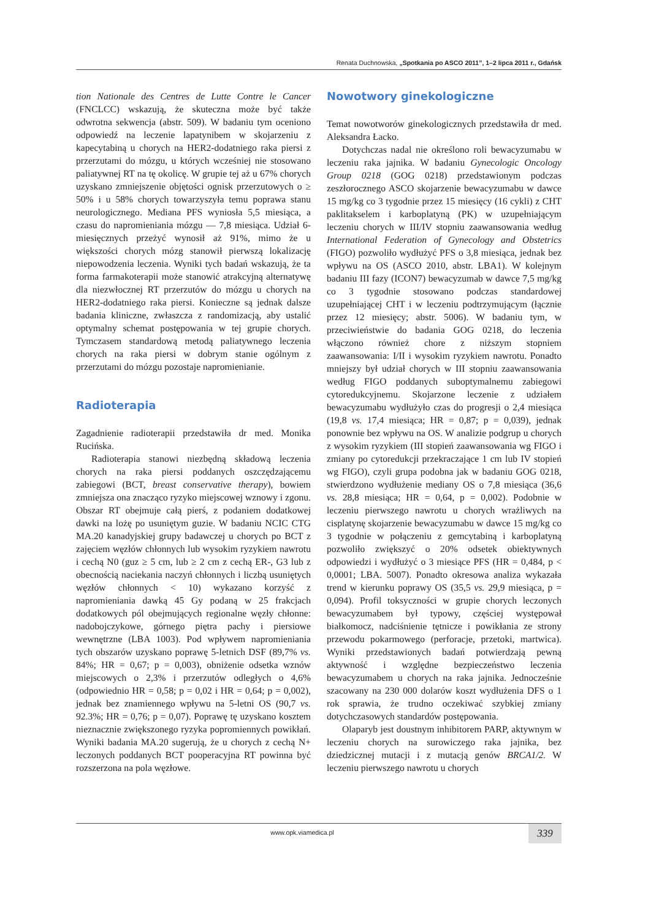Renata Duchnowska, „Spotkania po ASCO 2011”, 1–2 lipca 2011 r., Gdańsk
tion Nationale des Centres de Lutte Contre le Cancer (FNCLCC) wskazują, że skuteczna może być także odwrotna sekwencja (abstr. 509). W badaniu tym oceniono odpowiedź na leczenie lapatynibem w skojarzeniu z kapecytabiną u chorych na HER2-dodatniego raka piersi z przerzutami do mózgu, u których wcześniej nie stosowano paliatywnej RT na tę okolicę. W grupie tej aż u 67% chorych uzyskano zmniejszenie objętości ognisk przerzutowych o ≥ 50% i u 58% chorych towarzyszyła temu poprawa stanu neurologicznego. Mediana PFS wyniosła 5,5 miesiąca, a czasu do napromieniania mózgu — 7,8 miesiąca. Udział 6-miesięcznych przeżyć wynosił aż 91%, mimo że u większości chorych mózg stanowił pierwszą lokalizację niepowodzenia leczenia. Wyniki tych badań wskazują, że ta forma farmakoterapii może stanowić atrakcyjną alternatywę dla niezwłocznej RT przerzutów do mózgu u chorych na HER2-dodatniego raka piersi. Konieczne są jednak dalsze badania kliniczne, zwłaszcza z randomizacją, aby ustalić optymalny schemat postępowania w tej grupie chorych. Tymczasem standardową metodą paliatywnego leczenia chorych na raka piersi w dobrym stanie ogólnym z przerzutami do mózgu pozostaje napromienianie.
Radioterapia
Zagadnienie radioterapii przedstawiła dr med. Monika Rucińska.
Radioterapia stanowi niezbędną składową leczenia chorych na raka piersi poddanych oszczędzającemu zabiegowi (BCT, breast conservative therapy), bowiem zmniejsza ona znacząco ryzyko miejscowej wznowy i zgonu. Obszar RT obejmuje całą pierś, z podaniem dodatkowej dawki na lożę po usuniętym guzie. W badaniu NCIC CTG MA.20 kanadyjskiej grupy badawczej u chorych po BCT z zajęciem węzłów chłonnych lub wysokim ryzykiem nawrotu i cechą N0 (guz ≥ 5 cm, lub ≥ 2 cm z cechą ER-, G3 lub z obecnością naciekania naczyń chłonnych i liczbą usuniętych węzłów chłonnych < 10) wykazano korzyść z napromieniania dawką 45 Gy podaną w 25 frakcjach dodatkowych pól obejmujących regionalne węzły chłonne: nadobojczykowe, górnego piętra pachy i piersiowe wewnętrzne (LBA 1003). Pod wpływem napromieniania tych obszarów uzyskano poprawę 5-letnich DSF (89,7% vs. 84%; HR = 0,67; p = 0,003), obniżenie odsetka wznów miejscowych o 2,3% i przerzutów odległych o 4,6% (odpowiednio HR = 0,58; p = 0,02 i HR = 0,64; p = 0,002), jednak bez znamiennego wpływu na 5-letni OS (90,7 vs. 92.3%; HR = 0,76; p = 0,07). Poprawę tę uzyskano kosztem nieznacznie zwiększonego ryzyka popromiennych powikłań. Wyniki badania MA.20 sugerują, że u chorych z cechą N+ leczonych poddanych BCT pooperacyjna RT powinna być rozszerzona na pola węzłowe.
Nowotwory ginekologiczne
Temat nowotworów ginekologicznych przedstawiła dr med. Aleksandra Łacko.
Dotychczas nadal nie określono roli bewacyzumabu w leczeniu raka jajnika. W badaniu Gynecologic Oncology Group 0218 (GOG 0218) przedstawionym podczas zeszłorocznego ASCO skojarzenie bewacyzumabu w dawce 15 mg/kg co 3 tygodnie przez 15 miesięcy (16 cykli) z CHT paklitakselem i karboplatyną (PK) w uzupełniającym leczeniu chorych w III/IV stopniu zaawansowania według International Federation of Gynecology and Obstetrics (FIGO) pozwoliło wydłużyć PFS o 3,8 miesiąca, jednak bez wpływu na OS (ASCO 2010, abstr. LBA1). W kolejnym badaniu III fazy (ICON7) bewacyzumab w dawce 7,5 mg/kg co 3 tygodnie stosowano podczas standardowej uzupełniającej CHT i w leczeniu podtrzymującym (łącznie przez 12 miesięcy; abstr. 5006). W badaniu tym, w przeciwieństwie do badania GOG 0218, do leczenia włączono również chore z niższym stopniem zaawansowania: I/II i wysokim ryzykiem nawrotu. Ponadto mniejszy był udział chorych w III stopniu zaawansowania według FIGO poddanych suboptymalnemu zabiegowi cytoredukcyjnemu. Skojarzone leczenie z udziałem bewacyzumabu wydłużyło czas do progresji o 2,4 miesiąca (19,8 vs. 17,4 miesiąca; HR = 0,87; p = 0,039), jednak ponownie bez wpływu na OS. W analizie podgrup u chorych z wysokim ryzykiem (III stopień zaawansowania wg FIGO i zmiany po cytoredukcji przekraczające 1 cm lub IV stopień wg FIGO), czyli grupa podobna jak w badaniu GOG 0218, stwierdzono wydłużenie mediany OS o 7,8 miesiąca (36,6 vs. 28,8 miesiąca; HR = 0,64, p = 0,002). Podobnie w leczeniu pierwszego nawrotu u chorych wrażliwych na cisplatynę skojarzenie bewacyzumabu w dawce 15 mg/kg co 3 tygodnie w połączeniu z gemcytabiną i karboplatyną pozwoliło zwiększyć o 20% odsetek obiektywnych odpowiedzi i wydłużyć o 3 miesiące PFS (HR = 0,484, p < 0,0001; LBA. 5007). Ponadto okresowa analiza wykazała trend w kierunku poprawy OS (35,5 vs. 29,9 miesiąca, p = 0,094). Profil toksyczności w grupie chorych leczonych bewacyzumabem był typowy, częściej występował białkomocz, nadciśnienie tętnicze i powikłania ze strony przewodu pokarmowego (perforacje, przetoki, martwica). Wyniki przedstawionych badań potwierdzają pewną aktywność i względne bezpieczeństwo leczenia bewacyzumabem u chorych na raka jajnika. Jednocześnie szacowany na 230 000 dolarów koszt wydłużenia DFS o 1 rok sprawia, że trudno oczekiwać szybkiej zmiany dotychczasowych standardów postępowania.
Olaparyb jest doustnym inhibitorem PARP, aktywnym w leczeniu chorych na surowiczego raka jajnika, bez dziedzicznej mutacji i z mutacją genów BRCA1/2. W leczeniu pierwszego nawrotu u chorych
www.opk.viamedica.pl
339